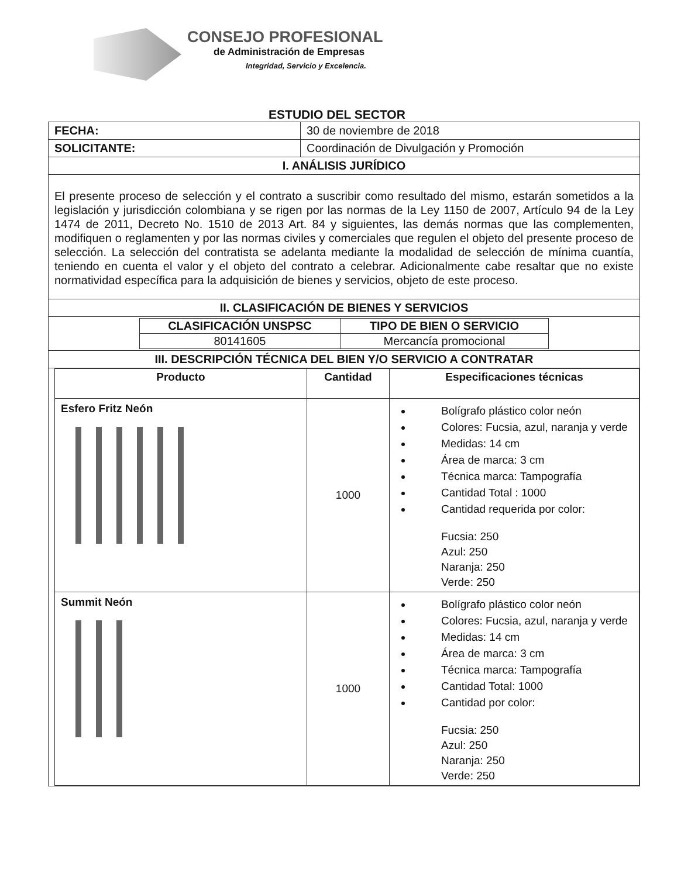CONSEJO PROFESIONAL
de Administración de Empresas
Integridad, Servicio y Excelencia.
ESTUDIO DEL SECTOR
| FECHA: | 30 de noviembre de 2018 |
| SOLICITANTE: | Coordinación de Divulgación y Promoción |
| I. ANÁLISIS JURÍDICO | |
| El presente proceso de selección y el contrato a suscribir como resultado del mismo, estarán sometidos a la legislación y jurisdicción colombiana y se rigen por las normas de la Ley 1150 de 2007, Artículo 94 de la Ley 1474 de 2011, Decreto No. 1510 de 2013 Art. 84 y siguientes, las demás normas que las complementen, modifiquen o reglamenten y por las normas civiles y comerciales que regulen el objeto del presente proceso de selección. La selección del contratista se adelanta mediante la modalidad de selección de mínima cuantía, teniendo en cuenta el valor y el objeto del contrato a celebrar. Adicionalmente cabe resaltar que no existe normatividad específica para la adquisición de bienes y servicios, objeto de este proceso. | |
| II. CLASIFICACIÓN DE BIENES Y SERVICIOS | |
| / CLASIFICACIÓN UNSPSC / TIPO DE BIEN O SERVICIO / / --- / --- / / 80141605 / Mercancía promocional / | |
| III. DESCRIPCIÓN TÉCNICA DEL BIEN Y/O SERVICIO A CONTRATAR | |
| / Producto / Cantidad / Especificaciones técnicas / / --- / --- / --- / / Esfero Fritz Neón / 1000 / Bolígrafo plástico color neón Colores: Fucsia, azul, naranja y verde Medidas: 14 cm Área de marca: 3 cm Técnica marca: Tampografía Cantidad Total : 1000 Cantidad requerida por color: Fucsia: 250 Azul: 250 Naranja: 250 Verde: 250 / / Summit Neón / 1000 / Bolígrafo plástico color neón Colores: Fucsia, azul, naranja y verde Medidas: 14 cm Área de marca: 3 cm Técnica marca: Tampografía Cantidad Total: 1000 Cantidad por color: Fucsia: 250 Azul: 250 Naranja: 250 Verde: 250 / | |